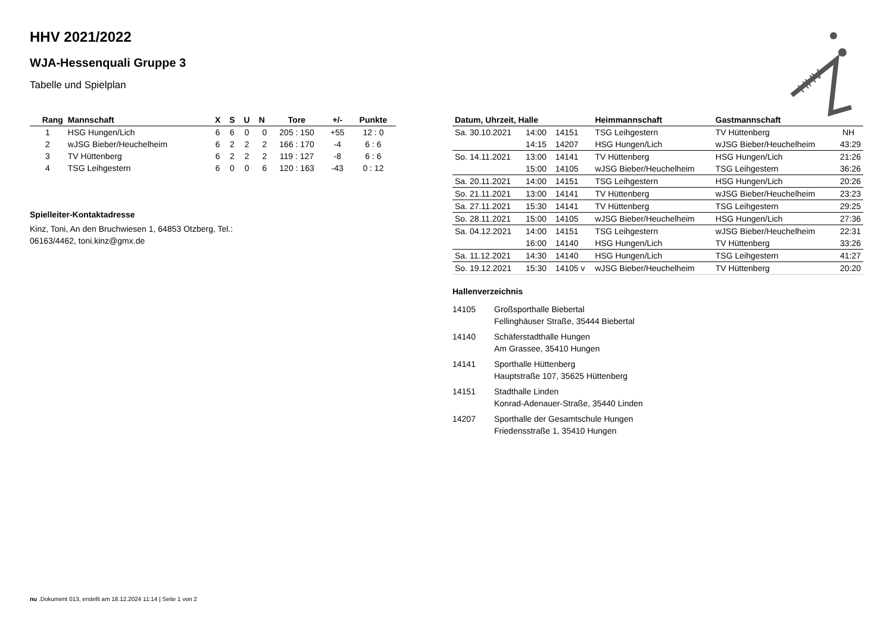HHV 2021/2022
WJA-Hessenquali Gruppe 3
Tabelle und Spielplan
| Rang | Mannschaft | X | S | U | N | Tore | +/- | Punkte |
| --- | --- | --- | --- | --- | --- | --- | --- | --- |
| 1 | HSG Hungen/Lich | 6 | 6 | 0 | 0 | 205 : 150 | +55 | 12 : 0 |
| 2 | wJSG Bieber/Heuchelheim | 6 | 2 | 2 | 2 | 166 : 170 | -4 | 6 : 6 |
| 3 | TV Hüttenberg | 6 | 2 | 2 | 2 | 119 : 127 | -8 | 6 : 6 |
| 4 | TSG Leihgestern | 6 | 0 | 0 | 6 | 120 : 163 | -43 | 0 : 12 |
Spielleiter-Kontaktadresse
Kinz, Toni, An den Bruchwiesen 1, 64853 Otzberg, Tel.:
06163/4462, toni.kinz@gmx.de
| Datum, Uhrzeit, Halle | | | Heimmannschaft | Gastmannschaft | |
| --- | --- | --- | --- | --- | --- |
| Sa. 30.10.2021 | 14:00 | 14151 | TSG Leihgestern | TV Hüttenberg | NH |
| | 14:15 | 14207 | HSG Hungen/Lich | wJSG Bieber/Heuchelheim | 43:29 |
| So. 14.11.2021 | 13:00 | 14141 | TV Hüttenberg | HSG Hungen/Lich | 21:26 |
| | 15:00 | 14105 | wJSG Bieber/Heuchelheim | TSG Leihgestern | 36:26 |
| Sa. 20.11.2021 | 14:00 | 14151 | TSG Leihgestern | HSG Hungen/Lich | 20:26 |
| So. 21.11.2021 | 13:00 | 14141 | TV Hüttenberg | wJSG Bieber/Heuchelheim | 23:23 |
| Sa. 27.11.2021 | 15:30 | 14141 | TV Hüttenberg | TSG Leihgestern | 29:25 |
| So. 28.11.2021 | 15:00 | 14105 | wJSG Bieber/Heuchelheim | HSG Hungen/Lich | 27:36 |
| Sa. 04.12.2021 | 14:00 | 14151 | TSG Leihgestern | wJSG Bieber/Heuchelheim | 22:31 |
| | 16:00 | 14140 | HSG Hungen/Lich | TV Hüttenberg | 33:26 |
| Sa. 11.12.2021 | 14:30 | 14140 | HSG Hungen/Lich | TSG Leihgestern | 41:27 |
| So. 19.12.2021 | 15:30 | 14105 v | wJSG Bieber/Heuchelheim | TV Hüttenberg | 20:20 |
Hallenverzeichnis
14105 Großsporthalle Biebertal
Fellinghäuser Straße, 35444 Biebertal
14140 Schäferstadthalle Hungen
Am Grassee, 35410 Hungen
14141 Sporthalle Hüttenberg
Hauptstraße 107, 35625 Hüttenberg
14151 Stadthalle Linden
Konrad-Adenauer-Straße, 35440 Linden
14207 Sporthalle der Gesamtschule Hungen
Friedensstraße 1, 35410 Hungen
HHV
nu .Dokument 013, erstellt am 18.12.2024 11:14 | Seite 1 von 2